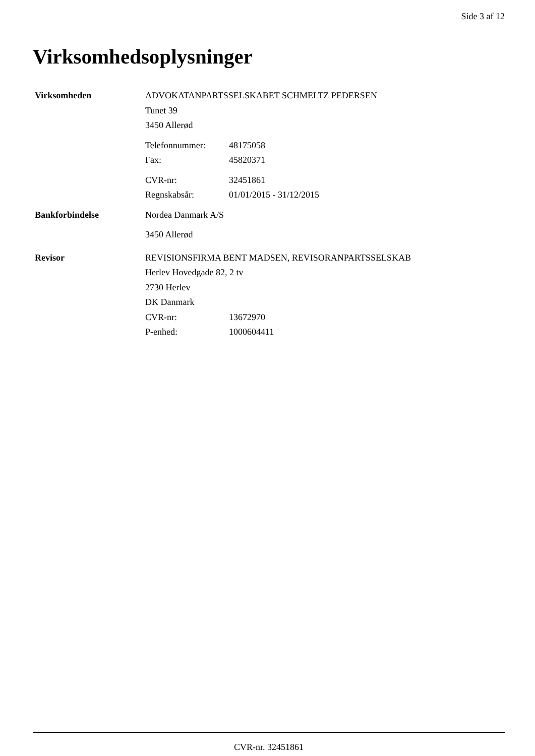Side 3 af 12
Virksomhedsoplysninger
| Virksomheden | ADVOKATANPARTSSELSKABET SCHMELTZ PEDERSEN | |
| | Tunet 39 | |
| | 3450 Allerød | |
| | Telefonnummer: | 48175058 |
| | Fax: | 45820371 |
| | CVR-nr: | 32451861 |
| | Regnskabsår: | 01/01/2015 - 31/12/2015 |
| Bankforbindelse | Nordea Danmark A/S | |
| | 3450 Allerød | |
| Revisor | REVISIONSFIRMA BENT MADSEN, REVISORANPARTSSELSKAB | |
| | Herlev Hovedgade 82, 2 tv | |
| | 2730 Herlev | |
| | DK Danmark | |
| | CVR-nr: | 13672970 |
| | P-enhed: | 1000604411 |
CVR-nr. 32451861